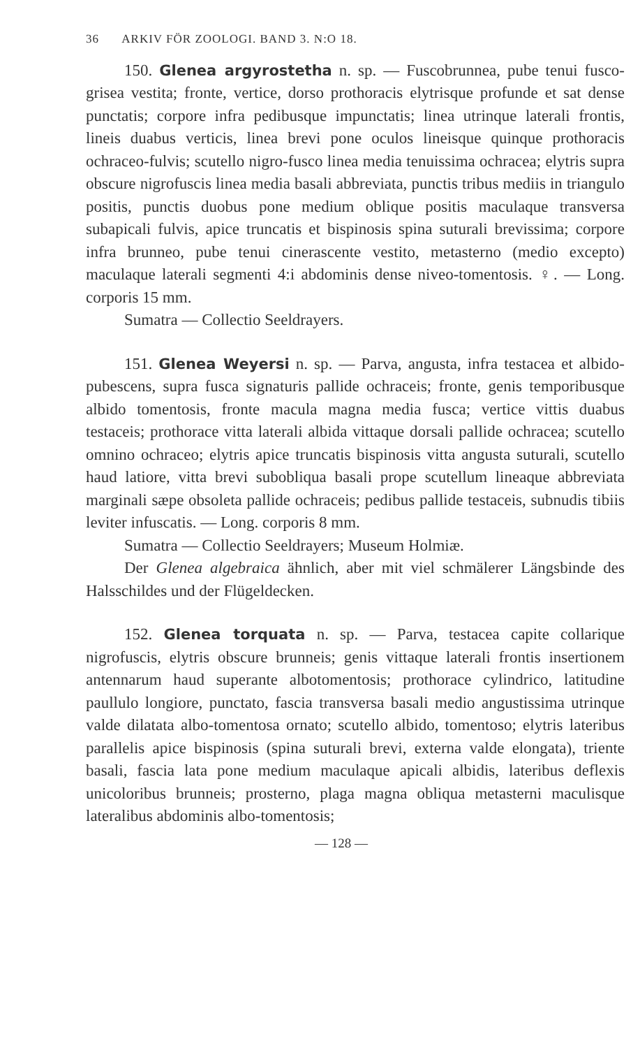36 ARKIV FÖR ZOOLOGI. BAND 3. N:O 18.
150. Glenea argyrostetha n. sp. — Fuscobrunnea, pube tenui fusco-grisea vestita; fronte, vertice, dorso prothoracis elytrisque profunde et sat dense punctatis; corpore infra pedibusque impunctatis; linea utrinque laterali frontis, lineis duabus verticis, linea brevi pone oculos lineisque quinque prothoracis ochraceo-fulvis; scutello nigro-fusco linea media tenuissima ochracea; elytris supra obscure nigrofuscis linea media basali abbreviata, punctis tribus mediis in triangulo positis, punctis duobus pone medium oblique positis maculaque transversa subapicali fulvis, apice truncatis et bispinosis spina suturali brevissima; corpore infra brunneo, pube tenui cinerascente vestito, metasterno (medio excepto) maculaque laterali segmenti 4:i abdominis dense niveo-tomentosis. ♀. — Long. corporis 15 mm.
Sumatra — Collectio Seeldrayers.
151. Glenea Weyersi n. sp. — Parva, angusta, infra testacea et albido-pubescens, supra fusca signaturis pallide ochraceis; fronte, genis temporibusque albido tomentosis, fronte macula magna media fusca; vertice vittis duabus testaceis; prothorace vitta laterali albida vittaque dorsali pallide ochracea; scutello omnino ochraceo; elytris apice truncatis bispinosis vitta angusta suturali, scutello haud latiore, vitta brevi subobliqua basali prope scutellum lineaque abbreviata marginali sæpe obsoleta pallide ochraceis; pedibus pallide testaceis, subnudis tibiis leviter infuscatis. — Long. corporis 8 mm.
Sumatra — Collectio Seeldrayers; Museum Holmiæ.
Der Glenea algebraica ähnlich, aber mit viel schmälerer Längsbinde des Halsschildes und der Flügeldecken.
152. Glenea torquata n. sp. — Parva, testacea capite collarique nigrofuscis, elytris obscure brunneis; genis vittaque laterali frontis insertionem antennarum haud superante albotomentosis; prothorace cylindrico, latitudine paullulo longiore, punctato, fascia transversa basali medio angustissima utrinque valde dilatata albo-tomentosa ornato; scutello albido, tomentoso; elytris lateribus parallelis apice bispinosis (spina suturali brevi, externa valde elongata), triente basali, fascia lata pone medium maculaque apicali albidis, lateribus deflexis unicoloribus brunneis; prosterno, plaga magna obliqua metasterni maculisque lateralibus abdominis albo-tomentosis;
— 128 —